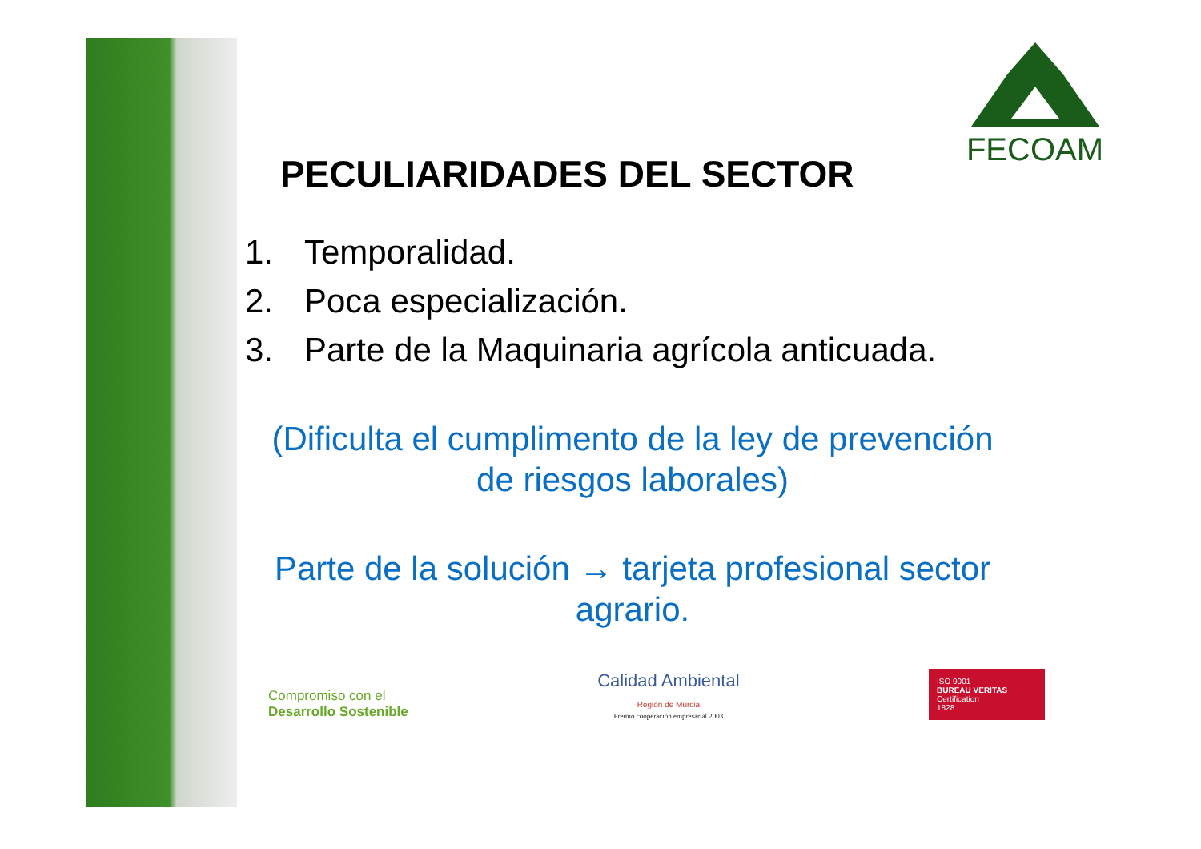FECOAM
PECULIARIDADES DEL SECTOR
1. Temporalidad.
2. Poca especialización.
3. Parte de la Maquinaria agrícola anticuada.
(Dificulta el cumplimento de la ley de prevención de riesgos laborales)
Parte de la solución → tarjeta profesional sector agrario.
Compromiso con el
Desarrollo Sostenible
Calidad Ambiental
Región de Murcia
Premio cooperación empresarial 2003
ISO 9001
BUREAU VERITAS
Certification
1828